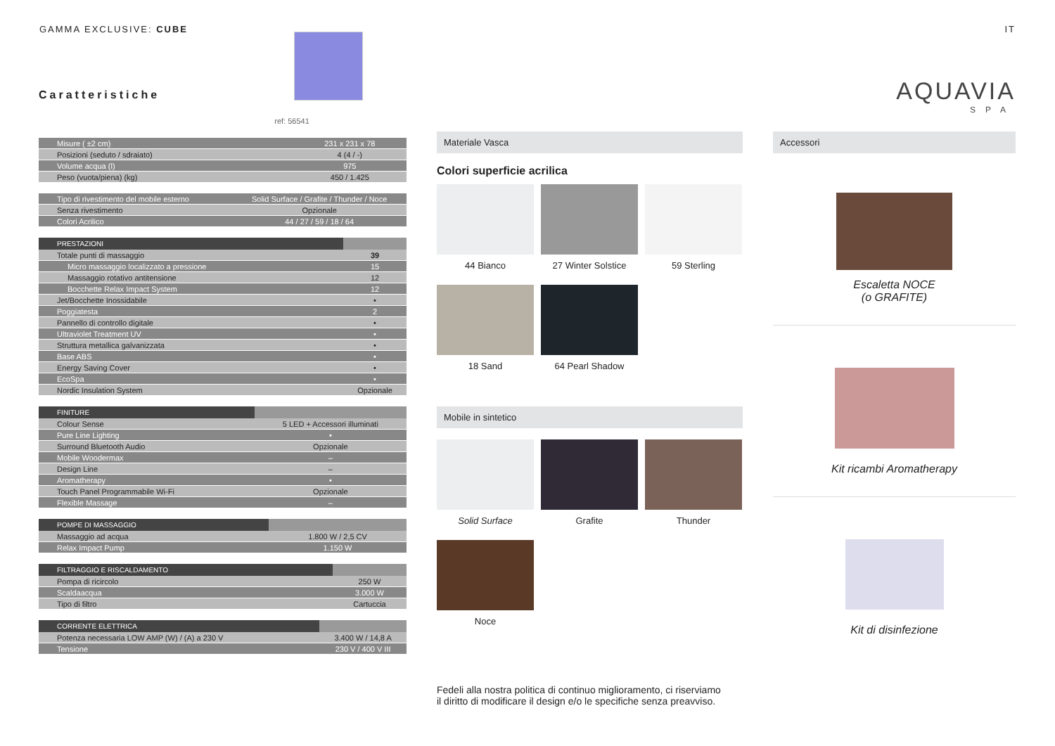GAMMA EXCLUSIVE: CUBE IT
AQUAVIA
SPA
Caratteristiche
ref: 56541
| Misure ( ±2 cm) | 231 x 231 x 78 |
| Posizioni (seduto / sdraiato) | 4 (4 / -) |
| Volume acqua (l) | 975 |
| Peso (vuota/piena) (kg) | 450 / 1.425 |
| Tipo di rivestimento del mobile esterno | Solid Surface / Grafite / Thunder / Noce |
| Senza rivestimento | Opzionale |
| Colori Acrilico | 44 / 27 / 59 / 18 / 64 |
| PRESTAZIONI | |
| --- | --- |
| Totale punti di massaggio | 39 |
| Micro massaggio localizzato a pressione | 15 |
| Massaggio rotativo antitensione | 12 |
| Bocchette Relax Impact System | 12 |
| Jet/Bocchette Inossidabile | • |
| Poggiatesta | 2 |
| Pannello di controllo digitale | • |
| Ultraviolet Treatment UV | • |
| Struttura metallica galvanizzata | • |
| Base ABS | • |
| Energy Saving Cover | • |
| EcoSpa | • |
| Nordic Insulation System | Opzionale |
| FINITURE | |
| --- | --- |
| Colour Sense | 5 LED + Accessori illuminati |
| Pure Line Lighting | • |
| Surround Bluetooth Audio | Opzionale |
| Mobile Woodermax | – |
| Design Line | – |
| Aromatherapy | • |
| Touch Panel Programmabile Wi-Fi | Opzionale |
| Flexible Massage | – |
| POMPE DI MASSAGGIO | |
| --- | --- |
| Massaggio ad acqua | 1.800 W / 2,5 CV |
| Relax Impact Pump | 1.150 W |
| FILTRAGGIO E RISCALDAMENTO | |
| --- | --- |
| Pompa di ricircolo | 250 W |
| Scaldaacqua | 3.000 W |
| Tipo di filtro | Cartuccia |
| CORRENTE ELETTRICA | |
| --- | --- |
| Potenza necessaria LOW AMP (W) / (A) a 230 V | 3.400 W / 14,8 A |
| Tensione | 230 V / 400 V III |
Materiale Vasca
Colori superficie acrilica
44 Bianco
27 Winter Solstice
59 Sterling
18 Sand
64 Pearl Shadow
Mobile in sintetico
Solid Surface
Grafite
Thunder
Noce
Accessori
Escaletta NOCE
(o GRAFITE)
Kit ricambi Aromatherapy
Kit di disinfezione
Fedeli alla nostra politica di continuo miglioramento, ci riserviamo
il diritto di modificare il design e/o le specifiche senza preavviso.